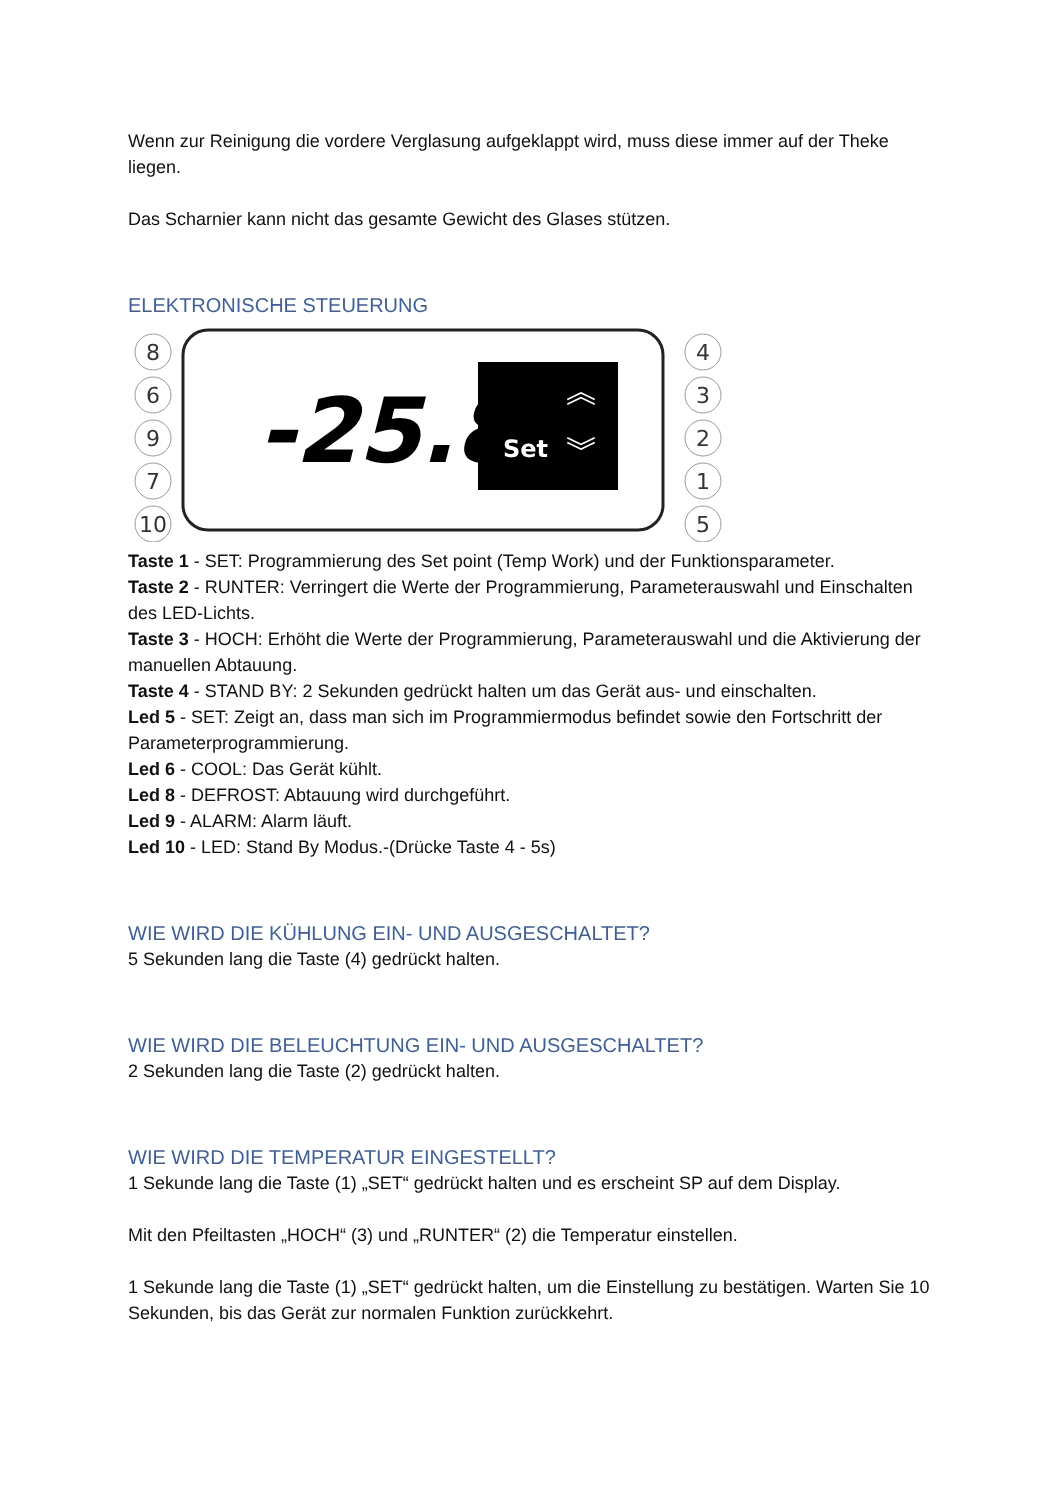Wenn zur Reinigung die vordere Verglasung aufgeklappt wird, muss diese immer auf der Theke liegen.
Das Scharnier kann nicht das gesamte Gewicht des Glases stützen.
ELEKTRONISCHE STEUERUNG
-25.8
Set
︽
︾
8
6
9
7
10
4
3
2
1
5
Taste 1 - SET: Programmierung des Set point (Temp Work) und der Funktionsparameter.
Taste 2 - RUNTER: Verringert die Werte der Programmierung, Parameterauswahl und Einschalten des LED-Lichts.
Taste 3 - HOCH: Erhöht die Werte der Programmierung, Parameterauswahl und die Aktivierung der manuellen Abtauung.
Taste 4 - STAND BY: 2 Sekunden gedrückt halten um das Gerät aus- und einschalten.
Led 5 - SET: Zeigt an, dass man sich im Programmiermodus befindet sowie den Fortschritt der Parameterprogrammierung.
Led 6 - COOL: Das Gerät kühlt.
Led 8 - DEFROST: Abtauung wird durchgeführt.
Led 9 - ALARM: Alarm läuft.
Led 10 - LED: Stand By Modus.-(Drücke Taste 4 - 5s)
WIE WIRD DIE KÜHLUNG EIN- UND AUSGESCHALTET?
5 Sekunden lang die Taste (4) gedrückt halten.
WIE WIRD DIE BELEUCHTUNG EIN- UND AUSGESCHALTET?
2 Sekunden lang die Taste (2) gedrückt halten.
WIE WIRD DIE TEMPERATUR EINGESTELLT?
1 Sekunde lang die Taste (1) „SET“ gedrückt halten und es erscheint SP auf dem Display.
Mit den Pfeiltasten „HOCH“ (3) und „RUNTER“ (2) die Temperatur einstellen.
1 Sekunde lang die Taste (1) „SET“ gedrückt halten, um die Einstellung zu bestätigen. Warten Sie 10 Sekunden, bis das Gerät zur normalen Funktion zurückkehrt.